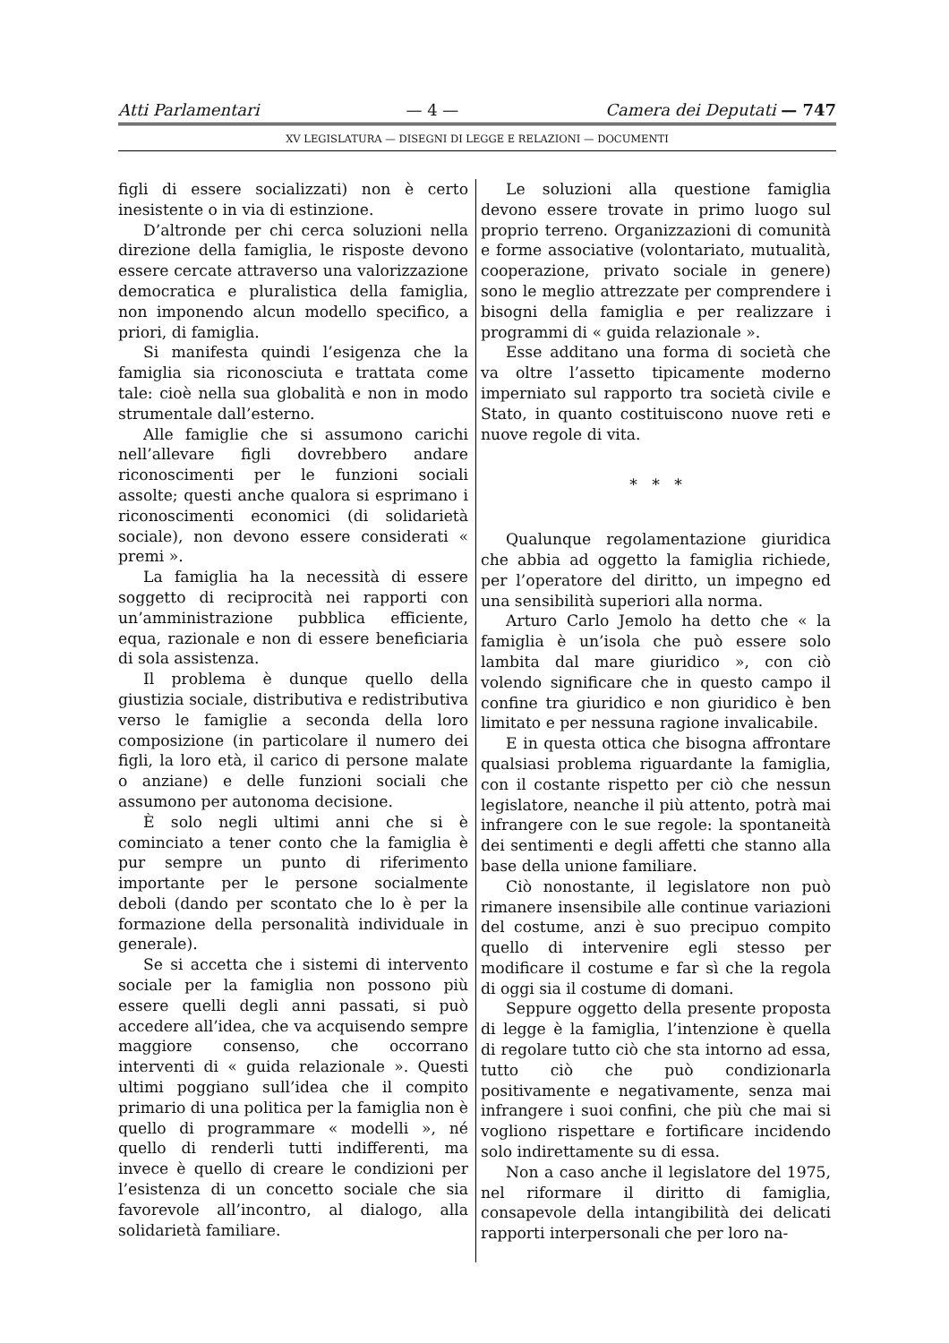Atti Parlamentari — 4 — Camera dei Deputati — 747
XV LEGISLATURA — DISEGNI DI LEGGE E RELAZIONI — DOCUMENTI
figli di essere socializzati) non è certo inesistente o in via di estinzione.
D’altronde per chi cerca soluzioni nella direzione della famiglia, le risposte devono essere cercate attraverso una valorizzazione democratica e pluralistica della famiglia, non imponendo alcun modello specifico, a priori, di famiglia.
Si manifesta quindi l’esigenza che la famiglia sia riconosciuta e trattata come tale: cioè nella sua globalità e non in modo strumentale dall’esterno.
Alle famiglie che si assumono carichi nell’allevare figli dovrebbero andare riconoscimenti per le funzioni sociali assolte; questi anche qualora si esprimano i riconoscimenti economici (di solidarietà sociale), non devono essere considerati « premi ».
La famiglia ha la necessità di essere soggetto di reciprocità nei rapporti con un’amministrazione pubblica efficiente, equa, razionale e non di essere beneficiaria di sola assistenza.
Il problema è dunque quello della giustizia sociale, distributiva e redistributiva verso le famiglie a seconda della loro composizione (in particolare il numero dei figli, la loro età, il carico di persone malate o anziane) e delle funzioni sociali che assumono per autonoma decisione.
È solo negli ultimi anni che si è cominciato a tener conto che la famiglia è pur sempre un punto di riferimento importante per le persone socialmente deboli (dando per scontato che lo è per la formazione della personalità individuale in generale).
Se si accetta che i sistemi di intervento sociale per la famiglia non possono più essere quelli degli anni passati, si può accedere all’idea, che va acquisendo sempre maggiore consenso, che occorrano interventi di « guida relazionale ». Questi ultimi poggiano sull’idea che il compito primario di una politica per la famiglia non è quello di programmare « modelli », né quello di renderli tutti indifferenti, ma invece è quello di creare le condizioni per l’esistenza di un concetto sociale che sia favorevole all’incontro, al dialogo, alla solidarietà familiare.
Le soluzioni alla questione famiglia devono essere trovate in primo luogo sul proprio terreno. Organizzazioni di comunità e forme associative (volontariato, mutualità, cooperazione, privato sociale in genere) sono le meglio attrezzate per comprendere i bisogni della famiglia e per realizzare i programmi di « guida relazionale ».
Esse additano una forma di società che va oltre l’assetto tipicamente moderno imperniato sul rapporto tra società civile e Stato, in quanto costituiscono nuove reti e nuove regole di vita.
* * *
Qualunque regolamentazione giuridica che abbia ad oggetto la famiglia richiede, per l’operatore del diritto, un impegno ed una sensibilità superiori alla norma.
Arturo Carlo Jemolo ha detto che « la famiglia è un’isola che può essere solo lambita dal mare giuridico », con ciò volendo significare che in questo campo il confine tra giuridico e non giuridico è ben limitato e per nessuna ragione invalicabile.
E in questa ottica che bisogna affrontare qualsiasi problema riguardante la famiglia, con il costante rispetto per ciò che nessun legislatore, neanche il più attento, potrà mai infrangere con le sue regole: la spontaneità dei sentimenti e degli affetti che stanno alla base della unione familiare.
Ciò nonostante, il legislatore non può rimanere insensibile alle continue variazioni del costume, anzi è suo precipuo compito quello di intervenire egli stesso per modificare il costume e far sì che la regola di oggi sia il costume di domani.
Seppure oggetto della presente proposta di legge è la famiglia, l’intenzione è quella di regolare tutto ciò che sta intorno ad essa, tutto ciò che può condizionarla positivamente e negativamente, senza mai infrangere i suoi confini, che più che mai si vogliono rispettare e fortificare incidendo solo indirettamente su di essa.
Non a caso anche il legislatore del 1975, nel riformare il diritto di famiglia, consapevole della intangibilità dei delicati rapporti interpersonali che per loro na-